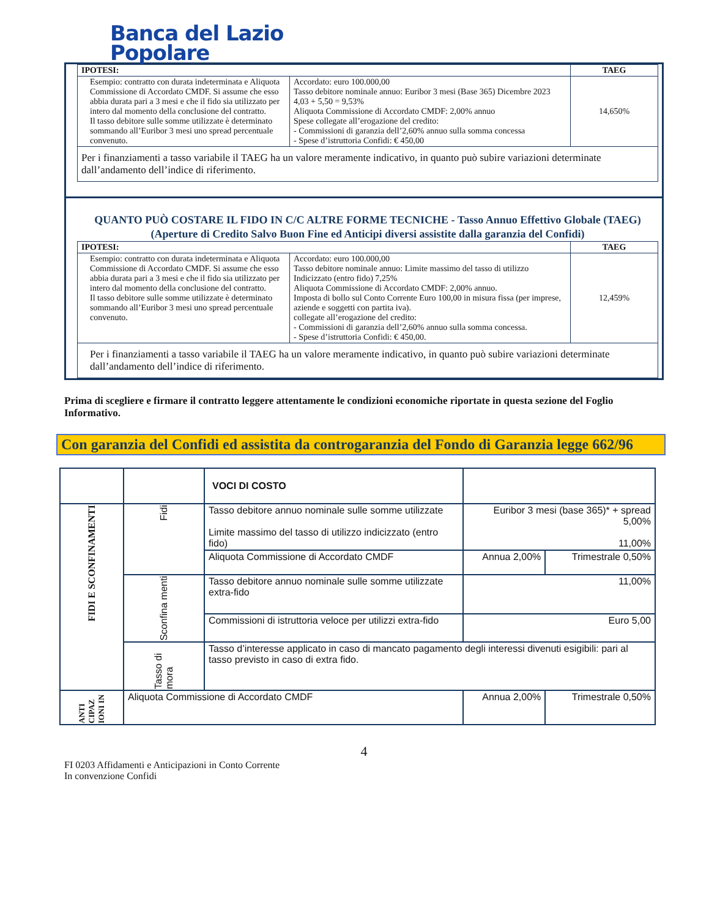Banca del Lazio
Popolare
| IPOTESI: | | TAEG |
| --- | --- | --- |
| Esempio: contratto con durata indeterminata e Aliquota Commissione di Accordato CMDF. Si assume che esso abbia durata pari a 3 mesi e che il fido sia utilizzato per intero dal momento della conclusione del contratto. Il tasso debitore sulle somme utilizzate è determinato sommando all’Euribor 3 mesi uno spread percentuale convenuto. | Accordato: euro 100.000,00 Tasso debitore nominale annuo: Euribor 3 mesi (Base 365) Dicembre 2023 4,03 + 5,50 = 9,53% Aliquota Commissione di Accordato CMDF: 2,00% annuo Spese collegate all’erogazione del credito: - Commissioni di garanzia dell’2,60% annuo sulla somma concessa - Spese d’istruttoria Confidi: € 450,00 | 14,650% |
| Per i finanziamenti a tasso variabile il TAEG ha un valore meramente indicativo, in quanto può subire variazioni determinate dall’andamento dell’indice di riferimento. | | |
QUANTO PUÒ COSTARE IL FIDO IN C/C ALTRE FORME TECNICHE - Tasso Annuo Effettivo Globale (TAEG)
(Aperture di Credito Salvo Buon Fine ed Anticipi diversi assistite dalla garanzia del Confidi)
| IPOTESI: | | TAEG |
| --- | --- | --- |
| Esempio: contratto con durata indeterminata e Aliquota Commissione di Accordato CMDF. Si assume che esso abbia durata pari a 3 mesi e che il fido sia utilizzato per intero dal momento della conclusione del contratto. Il tasso debitore sulle somme utilizzate è determinato sommando all’Euribor 3 mesi uno spread percentuale convenuto. | Accordato: euro 100.000,00 Tasso debitore nominale annuo: Limite massimo del tasso di utilizzo Indicizzato (entro fido) 7,25% Aliquota Commissione di Accordato CMDF: 2,00% annuo. Imposta di bollo sul Conto Corrente Euro 100,00 in misura fissa (per imprese, aziende e soggetti con partita iva). collegate all’erogazione del credito: - Commissioni di garanzia dell’2,60% annuo sulla somma concessa. - Spese d’istruttoria Confidi: € 450,00. | 12,459% |
| Per i finanziamenti a tasso variabile il TAEG ha un valore meramente indicativo, in quanto può subire variazioni determinate dall’andamento dell’indice di riferimento. | | |
Prima di scegliere e firmare il contratto leggere attentamente le condizioni economiche riportate in questa sezione del Foglio Informativo.
Con garanzia del Confidi ed assistita da controgaranzia del Fondo di Garanzia legge 662/96
| | | VOCI DI COSTO | | |
| FIDI E SCONFINAMENTI | Fidi | Tasso debitore annuo nominale sulle somme utilizzate Limite massimo del tasso di utilizzo indicizzato (entro fido) | Euribor 3 mesi (base 365)* + spread 5,00% 11,00% | |
| | | Aliquota Commissione di Accordato CMDF | Annua 2,00% | Trimestrale 0,50% |
| | Sconfina menti | Tasso debitore annuo nominale sulle somme utilizzate extra-fido | 11,00% | |
| | | Commissioni di istruttoria veloce per utilizzi extra-fido | Euro 5,00 | |
| | Tasso di mora | Tasso d’interesse applicato in caso di mancato pagamento degli interessi divenuti esigibili: pari al tasso previsto in caso di extra fido. | | |
| ANTI CIPAZ IONI IN | Aliquota Commissione di Accordato CMDF | | Annua 2,00% | Trimestrale 0,50% |
4
FI 0203 Affidamenti e Anticipazioni in Conto Corrente
In convenzione Confidi